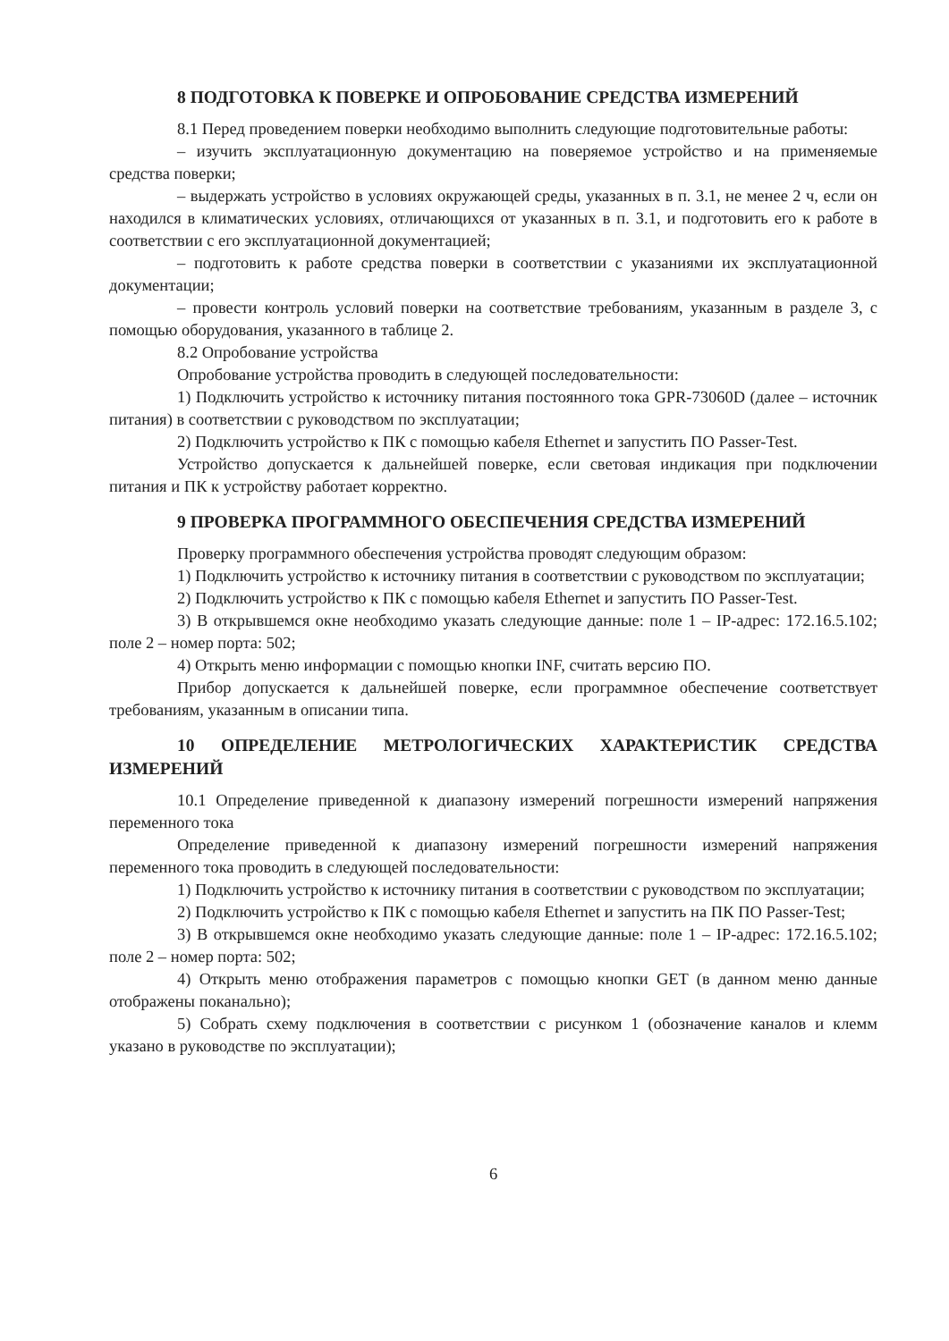8 ПОДГОТОВКА К ПОВЕРКЕ И ОПРОБОВАНИЕ СРЕДСТВА ИЗМЕРЕНИЙ
8.1 Перед проведением поверки необходимо выполнить следующие подготовительные работы:
– изучить эксплуатационную документацию на поверяемое устройство и на применяемые средства поверки;
– выдержать устройство в условиях окружающей среды, указанных в п. 3.1, не менее 2 ч, если он находился в климатических условиях, отличающихся от указанных в п. 3.1, и подготовить его к работе в соответствии с его эксплуатационной документацией;
– подготовить к работе средства поверки в соответствии с указаниями их эксплуатационной документации;
– провести контроль условий поверки на соответствие требованиям, указанным в разделе 3, с помощью оборудования, указанного в таблице 2.
8.2 Опробование устройства
Опробование устройства проводить в следующей последовательности:
1) Подключить устройство к источнику питания постоянного тока GPR-73060D (далее – источник питания) в соответствии с руководством по эксплуатации;
2) Подключить устройство к ПК с помощью кабеля Ethernet и запустить ПО Passer-Test.
Устройство допускается к дальнейшей поверке, если световая индикация при подключении питания и ПК к устройству работает корректно.
9 ПРОВЕРКА ПРОГРАММНОГО ОБЕСПЕЧЕНИЯ СРЕДСТВА ИЗМЕРЕНИЙ
Проверку программного обеспечения устройства проводят следующим образом:
1) Подключить устройство к источнику питания в соответствии с руководством по эксплуатации;
2) Подключить устройство к ПК с помощью кабеля Ethernet и запустить ПО Passer-Test.
3) В открывшемся окне необходимо указать следующие данные: поле 1 – IP-адрес: 172.16.5.102; поле 2 – номер порта: 502;
4) Открыть меню информации с помощью кнопки INF, считать версию ПО.
Прибор допускается к дальнейшей поверке, если программное обеспечение соответствует требованиям, указанным в описании типа.
10 ОПРЕДЕЛЕНИЕ МЕТРОЛОГИЧЕСКИХ ХАРАКТЕРИСТИК СРЕДСТВА ИЗМЕРЕНИЙ
10.1 Определение приведенной к диапазону измерений погрешности измерений напряжения переменного тока
Определение приведенной к диапазону измерений погрешности измерений напряжения переменного тока проводить в следующей последовательности:
1) Подключить устройство к источнику питания в соответствии с руководством по эксплуатации;
2) Подключить устройство к ПК с помощью кабеля Ethernet и запустить на ПК ПО Passer-Test;
3) В открывшемся окне необходимо указать следующие данные: поле 1 – IP-адрес: 172.16.5.102; поле 2 – номер порта: 502;
4) Открыть меню отображения параметров с помощью кнопки GET (в данном меню данные отображены поканально);
5) Собрать схему подключения в соответствии с рисунком 1 (обозначение каналов и клемм указано в руководстве по эксплуатации);
6